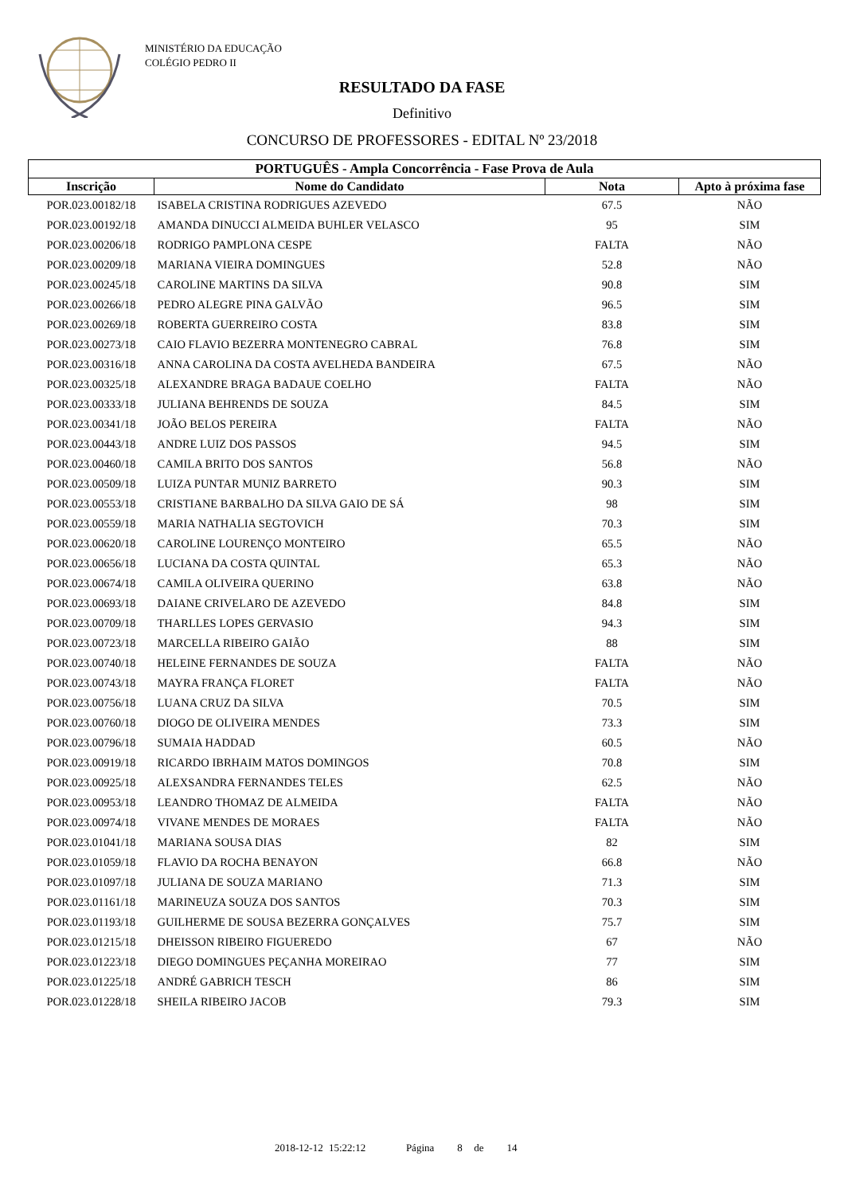MINISTÉRIO DA EDUCAÇÃO
COLÉGIO PEDRO II
RESULTADO DA FASE
Definitivo
CONCURSO DE PROFESSORES - EDITAL Nº 23/2018
| PORTUGUÊS - Ampla Concorrência - Fase Prova de Aula | | | |
| --- | --- | --- | --- |
| Inscrição | Nome do Candidato | Nota | Apto à próxima fase |
| POR.023.00182/18 | ISABELA CRISTINA RODRIGUES AZEVEDO | 67.5 | NÃO |
| POR.023.00192/18 | AMANDA DINUCCI ALMEIDA BUHLER VELASCO | 95 | SIM |
| POR.023.00206/18 | RODRIGO PAMPLONA CESPE | FALTA | NÃO |
| POR.023.00209/18 | MARIANA VIEIRA DOMINGUES | 52.8 | NÃO |
| POR.023.00245/18 | CAROLINE MARTINS DA SILVA | 90.8 | SIM |
| POR.023.00266/18 | PEDRO ALEGRE PINA GALVÃO | 96.5 | SIM |
| POR.023.00269/18 | ROBERTA GUERREIRO COSTA | 83.8 | SIM |
| POR.023.00273/18 | CAIO FLAVIO BEZERRA MONTENEGRO CABRAL | 76.8 | SIM |
| POR.023.00316/18 | ANNA CAROLINA DA COSTA AVELHEDA BANDEIRA | 67.5 | NÃO |
| POR.023.00325/18 | ALEXANDRE BRAGA BADAUE COELHO | FALTA | NÃO |
| POR.023.00333/18 | JULIANA BEHRENDS DE SOUZA | 84.5 | SIM |
| POR.023.00341/18 | JOÃO BELOS PEREIRA | FALTA | NÃO |
| POR.023.00443/18 | ANDRE LUIZ DOS PASSOS | 94.5 | SIM |
| POR.023.00460/18 | CAMILA BRITO DOS SANTOS | 56.8 | NÃO |
| POR.023.00509/18 | LUIZA PUNTAR MUNIZ BARRETO | 90.3 | SIM |
| POR.023.00553/18 | CRISTIANE BARBALHO DA SILVA GAIO DE SÁ | 98 | SIM |
| POR.023.00559/18 | MARIA NATHALIA SEGTOVICH | 70.3 | SIM |
| POR.023.00620/18 | CAROLINE LOURENÇO MONTEIRO | 65.5 | NÃO |
| POR.023.00656/18 | LUCIANA DA COSTA QUINTAL | 65.3 | NÃO |
| POR.023.00674/18 | CAMILA OLIVEIRA QUERINO | 63.8 | NÃO |
| POR.023.00693/18 | DAIANE CRIVELARO DE AZEVEDO | 84.8 | SIM |
| POR.023.00709/18 | THARLLES LOPES GERVASIO | 94.3 | SIM |
| POR.023.00723/18 | MARCELLA RIBEIRO GAIÃO | 88 | SIM |
| POR.023.00740/18 | HELEINE FERNANDES DE SOUZA | FALTA | NÃO |
| POR.023.00743/18 | MAYRA FRANÇA FLORET | FALTA | NÃO |
| POR.023.00756/18 | LUANA CRUZ DA SILVA | 70.5 | SIM |
| POR.023.00760/18 | DIOGO DE OLIVEIRA MENDES | 73.3 | SIM |
| POR.023.00796/18 | SUMAIA HADDAD | 60.5 | NÃO |
| POR.023.00919/18 | RICARDO IBRHAIM MATOS DOMINGOS | 70.8 | SIM |
| POR.023.00925/18 | ALEXSANDRA FERNANDES TELES | 62.5 | NÃO |
| POR.023.00953/18 | LEANDRO THOMAZ DE ALMEIDA | FALTA | NÃO |
| POR.023.00974/18 | VIVANE MENDES DE MORAES | FALTA | NÃO |
| POR.023.01041/18 | MARIANA SOUSA DIAS | 82 | SIM |
| POR.023.01059/18 | FLAVIO DA ROCHA BENAYON | 66.8 | NÃO |
| POR.023.01097/18 | JULIANA DE SOUZA MARIANO | 71.3 | SIM |
| POR.023.01161/18 | MARINEUZA SOUZA DOS SANTOS | 70.3 | SIM |
| POR.023.01193/18 | GUILHERME DE SOUSA BEZERRA GONÇALVES | 75.7 | SIM |
| POR.023.01215/18 | DHEISSON RIBEIRO FIGUEREDO | 67 | NÃO |
| POR.023.01223/18 | DIEGO DOMINGUES PEÇANHA MOREIRAO | 77 | SIM |
| POR.023.01225/18 | ANDRÉ GABRICH TESCH | 86 | SIM |
| POR.023.01228/18 | SHEILA RIBEIRO JACOB | 79.3 | SIM |
2018-12-12 15:22:12 Página 8 de 14